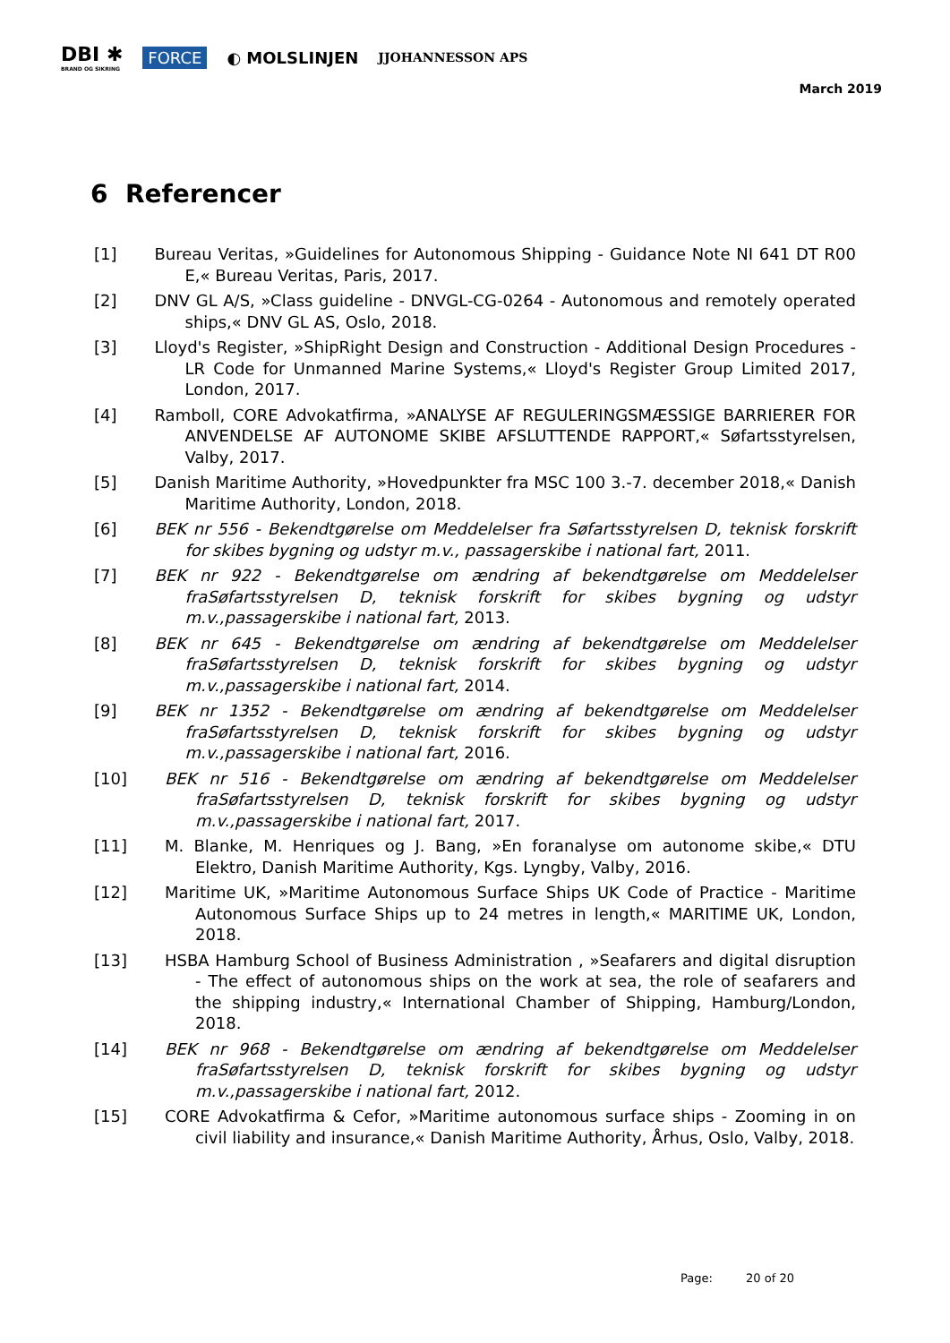DBI ✱
BRAND OG SIKRING
FORCE ◐ MOLSLINJEN
JJOHANNESSON APS
March 2019
6 Referencer
[1] Bureau Veritas, »Guidelines for Autonomous Shipping - Guidance Note NI 641 DT R00 E,« Bureau Veritas, Paris, 2017.
[2] DNV GL A/S, »Class guideline - DNVGL-CG-0264 - Autonomous and remotely operated ships,« DNV GL AS, Oslo, 2018.
[3] Lloyd's Register, »ShipRight Design and Construction - Additional Design Procedures - LR Code for Unmanned Marine Systems,« Lloyd's Register Group Limited 2017, London, 2017.
[4] Ramboll, CORE Advokatfirma, »ANALYSE AF REGULERINGSMÆSSIGE BARRIERER FOR ANVENDELSE AF AUTONOME SKIBE AFSLUTTENDE RAPPORT,« Søfartsstyrelsen, Valby, 2017.
[5] Danish Maritime Authority, »Hovedpunkter fra MSC 100 3.-7. december 2018,« Danish Maritime Authority, London, 2018.
[6] BEK nr 556 - Bekendtgørelse om Meddelelser fra Søfartsstyrelsen D, teknisk forskrift for skibes bygning og udstyr m.v., passagerskibe i national fart, 2011.
[7] BEK nr 922 - Bekendtgørelse om ændring af bekendtgørelse om Meddelelser fraSøfartsstyrelsen D, teknisk forskrift for skibes bygning og udstyr m.v.,passagerskibe i national fart, 2013.
[8] BEK nr 645 - Bekendtgørelse om ændring af bekendtgørelse om Meddelelser fraSøfartsstyrelsen D, teknisk forskrift for skibes bygning og udstyr m.v.,passagerskibe i national fart, 2014.
[9] BEK nr 1352 - Bekendtgørelse om ændring af bekendtgørelse om Meddelelser fraSøfartsstyrelsen D, teknisk forskrift for skibes bygning og udstyr m.v.,passagerskibe i national fart, 2016.
[10] BEK nr 516 - Bekendtgørelse om ændring af bekendtgørelse om Meddelelser fraSøfartsstyrelsen D, teknisk forskrift for skibes bygning og udstyr m.v.,passagerskibe i national fart, 2017.
[11] M. Blanke, M. Henriques og J. Bang, »En foranalyse om autonome skibe,« DTU Elektro, Danish Maritime Authority, Kgs. Lyngby, Valby, 2016.
[12] Maritime UK, »Maritime Autonomous Surface Ships UK Code of Practice - Maritime Autonomous Surface Ships up to 24 metres in length,« MARITIME UK, London, 2018.
[13] HSBA Hamburg School of Business Administration , »Seafarers and digital disruption - The effect of autonomous ships on the work at sea, the role of seafarers and the shipping industry,« International Chamber of Shipping, Hamburg/London, 2018.
[14] BEK nr 968 - Bekendtgørelse om ændring af bekendtgørelse om Meddelelser fraSøfartsstyrelsen D, teknisk forskrift for skibes bygning og udstyr m.v.,passagerskibe i national fart, 2012.
[15] CORE Advokatfirma & Cefor, »Maritime autonomous surface ships - Zooming in on civil liability and insurance,« Danish Maritime Authority, Århus, Oslo, Valby, 2018.
Page: 20 of 20